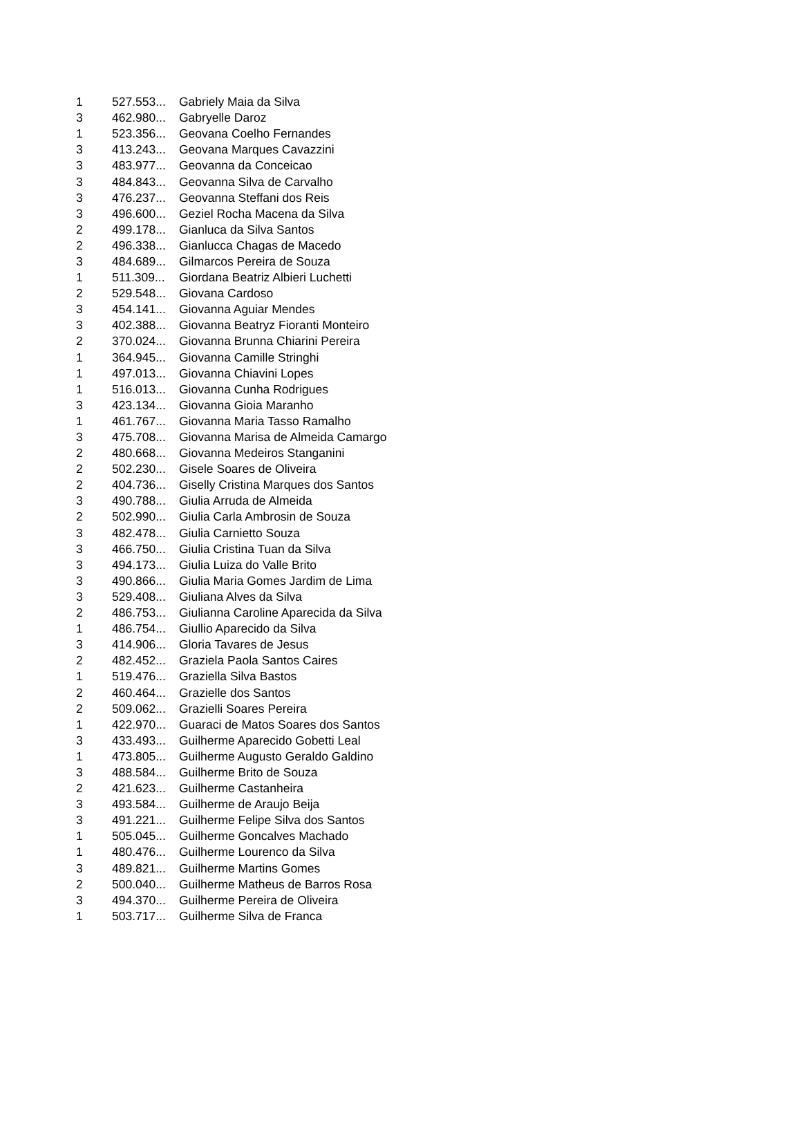| 1 | 527.553... | Gabriely Maia da Silva |
| 3 | 462.980... | Gabryelle Daroz |
| 1 | 523.356... | Geovana Coelho Fernandes |
| 3 | 413.243... | Geovana Marques Cavazzini |
| 3 | 483.977... | Geovanna da Conceicao |
| 3 | 484.843... | Geovanna Silva de Carvalho |
| 3 | 476.237... | Geovanna Steffani dos Reis |
| 3 | 496.600... | Geziel Rocha Macena da Silva |
| 2 | 499.178... | Gianluca da Silva Santos |
| 2 | 496.338... | Gianlucca Chagas de Macedo |
| 3 | 484.689... | Gilmarcos Pereira de Souza |
| 1 | 511.309... | Giordana Beatriz Albieri Luchetti |
| 2 | 529.548... | Giovana Cardoso |
| 3 | 454.141... | Giovanna Aguiar Mendes |
| 3 | 402.388... | Giovanna Beatryz Fioranti Monteiro |
| 2 | 370.024... | Giovanna Brunna Chiarini Pereira |
| 1 | 364.945... | Giovanna Camille Stringhi |
| 1 | 497.013... | Giovanna Chiavini Lopes |
| 1 | 516.013... | Giovanna Cunha Rodrigues |
| 3 | 423.134... | Giovanna Gioia Maranho |
| 1 | 461.767... | Giovanna Maria Tasso Ramalho |
| 3 | 475.708... | Giovanna Marisa de Almeida Camargo |
| 2 | 480.668... | Giovanna Medeiros Stanganini |
| 2 | 502.230... | Gisele Soares de Oliveira |
| 2 | 404.736... | Giselly Cristina Marques dos Santos |
| 3 | 490.788... | Giulia Arruda de Almeida |
| 2 | 502.990... | Giulia Carla Ambrosin de Souza |
| 3 | 482.478... | Giulia Carnietto Souza |
| 3 | 466.750... | Giulia Cristina Tuan da Silva |
| 3 | 494.173... | Giulia Luiza do Valle Brito |
| 3 | 490.866... | Giulia Maria Gomes Jardim de Lima |
| 3 | 529.408... | Giuliana Alves da Silva |
| 2 | 486.753... | Giulianna Caroline Aparecida da Silva |
| 1 | 486.754... | Giullio Aparecido da Silva |
| 3 | 414.906... | Gloria Tavares de Jesus |
| 2 | 482.452... | Graziela Paola Santos Caires |
| 1 | 519.476... | Graziella Silva Bastos |
| 2 | 460.464... | Grazielle dos Santos |
| 2 | 509.062... | Grazielli Soares Pereira |
| 1 | 422.970... | Guaraci de Matos Soares dos Santos |
| 3 | 433.493... | Guilherme Aparecido Gobetti Leal |
| 1 | 473.805... | Guilherme Augusto Geraldo Galdino |
| 3 | 488.584... | Guilherme Brito de Souza |
| 2 | 421.623... | Guilherme Castanheira |
| 3 | 493.584... | Guilherme de Araujo Beija |
| 3 | 491.221... | Guilherme Felipe Silva dos Santos |
| 1 | 505.045... | Guilherme Goncalves Machado |
| 1 | 480.476... | Guilherme Lourenco da Silva |
| 3 | 489.821... | Guilherme Martins Gomes |
| 2 | 500.040... | Guilherme Matheus de Barros Rosa |
| 3 | 494.370... | Guilherme Pereira de Oliveira |
| 1 | 503.717... | Guilherme Silva de Franca |